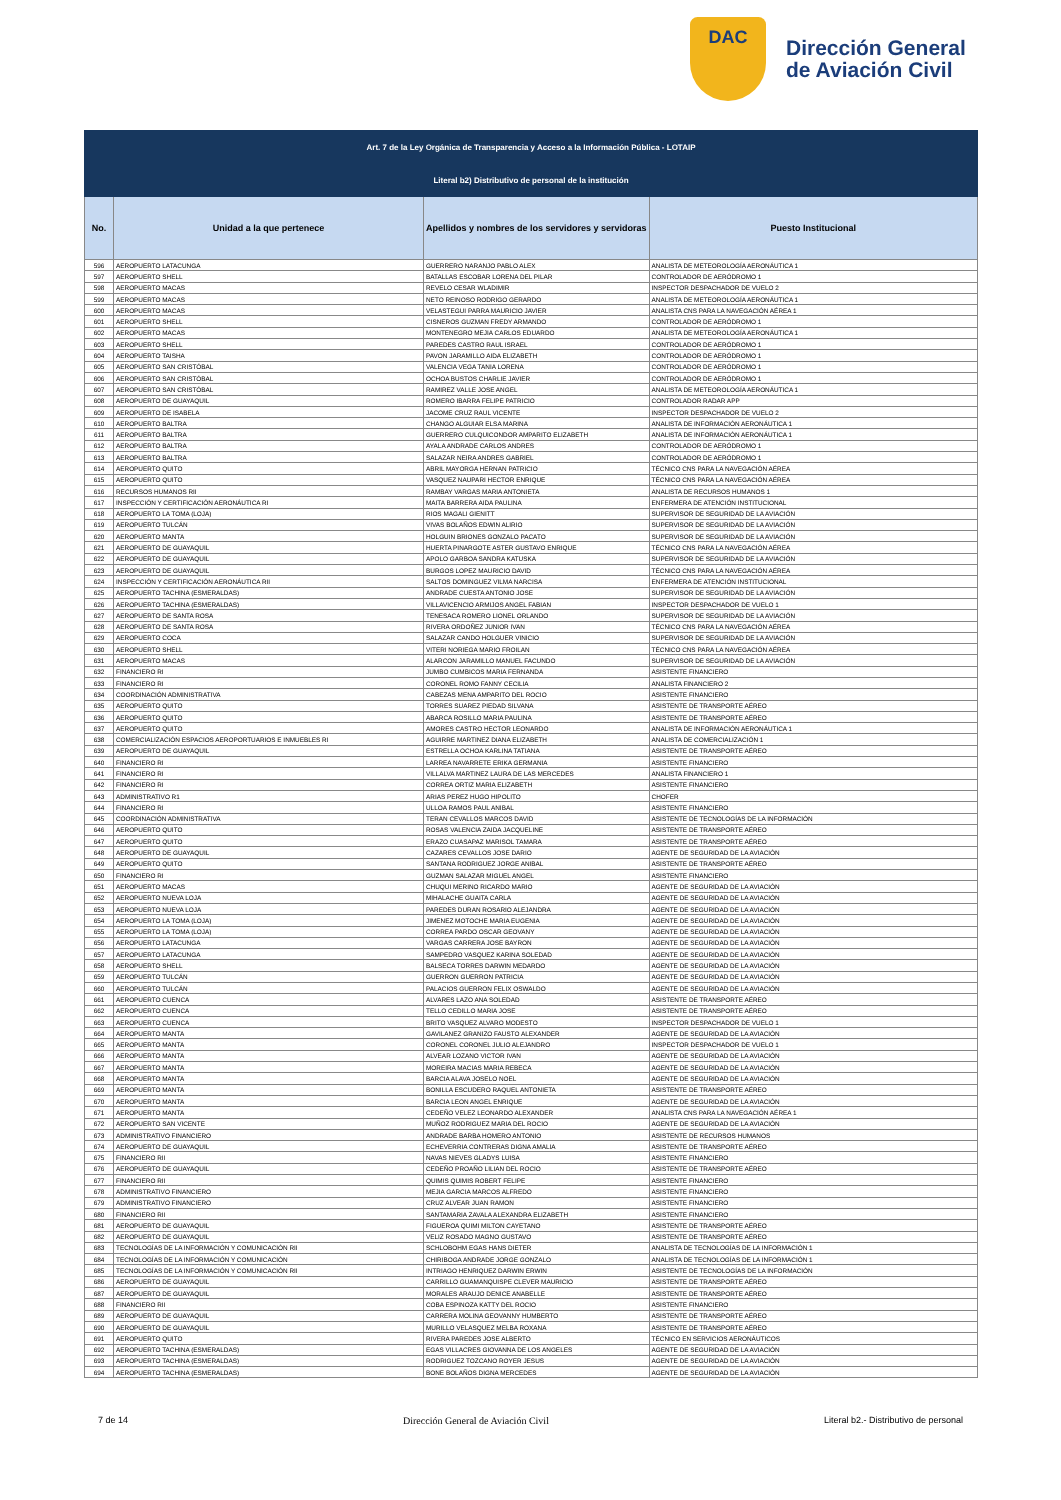DAC
Dirección General
de Aviación Civil
| Art. 7 de la Ley Orgánica de Transparencia y Acceso a la Información Pública - LOTAIP | | | |
| Literal b2) Distributivo de personal de la institución | | | |
| No. | Unidad a la que pertenece | Apellidos y nombres de los servidores y servidoras | Puesto Institucional |
| 596 | AEROPUERTO LATACUNGA | GUERRERO NARANJO PABLO ALEX | ANALISTA DE METEOROLOGÍA AERONÁUTICA 1 |
| 597 | AEROPUERTO SHELL | BATALLAS ESCOBAR LORENA DEL PILAR | CONTROLADOR DE AERÓDROMO 1 |
| 598 | AEROPUERTO MACAS | REVELO CESAR WLADIMIR | INSPECTOR DESPACHADOR DE VUELO 2 |
| 599 | AEROPUERTO MACAS | NETO REINOSO RODRIGO GERARDO | ANALISTA DE METEOROLOGÍA AERONÁUTICA 1 |
| 600 | AEROPUERTO MACAS | VELASTEGUI PARRA MAURICIO JAVIER | ANALISTA CNS PARA LA NAVEGACIÓN AÉREA 1 |
| 601 | AEROPUERTO SHELL | CISNEROS GUZMAN FREDY ARMANDO | CONTROLADOR DE AERÓDROMO 1 |
| 602 | AEROPUERTO MACAS | MONTENEGRO MEJIA CARLOS EDUARDO | ANALISTA DE METEOROLOGÍA AERONÁUTICA 1 |
| 603 | AEROPUERTO SHELL | PAREDES CASTRO RAUL ISRAEL | CONTROLADOR DE AERÓDROMO 1 |
| 604 | AEROPUERTO TAISHA | PAVON JARAMILLO AIDA ELIZABETH | CONTROLADOR DE AERÓDROMO 1 |
| 605 | AEROPUERTO SAN CRISTÓBAL | VALENCIA VEGA TANIA LORENA | CONTROLADOR DE AERÓDROMO 1 |
| 606 | AEROPUERTO SAN CRISTÓBAL | OCHOA BUSTOS CHARLIE JAVIER | CONTROLADOR DE AERÓDROMO 1 |
| 607 | AEROPUERTO SAN CRISTÓBAL | RAMIREZ VALLE JOSE ANGEL | ANALISTA DE METEOROLOGÍA AERONÁUTICA 1 |
| 608 | AEROPUERTO DE GUAYAQUIL | ROMERO IBARRA FELIPE PATRICIO | CONTROLADOR RADAR APP |
| 609 | AEROPUERTO DE ISABELA | JACOME CRUZ RAUL VICENTE | INSPECTOR DESPACHADOR DE VUELO 2 |
| 610 | AEROPUERTO BALTRA | CHANGO ALGUIAR ELSA MARINA | ANALISTA DE INFORMACIÓN AERONÁUTICA 1 |
| 611 | AEROPUERTO BALTRA | GUERRERO CULQUICONDOR AMPARITO ELIZABETH | ANALISTA DE INFORMACIÓN AERONÁUTICA 1 |
| 612 | AEROPUERTO BALTRA | AYALA ANDRADE CARLOS ANDRES | CONTROLADOR DE AERÓDROMO 1 |
| 613 | AEROPUERTO BALTRA | SALAZAR NEIRA ANDRES GABRIEL | CONTROLADOR DE AERÓDROMO 1 |
| 614 | AEROPUERTO QUITO | ABRIL MAYORGA HERNAN PATRICIO | TÉCNICO CNS PARA LA NAVEGACIÓN AÉREA |
| 615 | AEROPUERTO QUITO | VASQUEZ NAUPARI HECTOR ENRIQUE | TÉCNICO CNS PARA LA NAVEGACIÓN AÉREA |
| 616 | RECURSOS HUMANOS RII | RAMBAY VARGAS MARIA ANTONIETA | ANALISTA DE RECURSOS HUMANOS 1 |
| 617 | INSPECCIÓN Y CERTIFICACIÓN AERONÁUTICA RI | MAITA BARRERA AIDA PAULINA | ENFERMERA DE ATENCIÓN INSTITUCIONAL |
| 618 | AEROPUERTO LA TOMA (LOJA) | RIOS MAGALI GIENITT | SUPERVISOR DE SEGURIDAD DE LA AVIACIÓN |
| 619 | AEROPUERTO TULCÁN | VIVAS BOLAÑOS EDWIN ALIRIO | SUPERVISOR DE SEGURIDAD DE LA AVIACIÓN |
| 620 | AEROPUERTO MANTA | HOLGUIN BRIONES GONZALO PACATO | SUPERVISOR DE SEGURIDAD DE LA AVIACIÓN |
| 621 | AEROPUERTO DE GUAYAQUIL | HUERTA PINARGOTE ASTER GUSTAVO ENRIQUE | TÉCNICO CNS PARA LA NAVEGACIÓN AÉREA |
| 622 | AEROPUERTO DE GUAYAQUIL | APOLO GARBOA SANDRA KATUSKA | SUPERVISOR DE SEGURIDAD DE LA AVIACIÓN |
| 623 | AEROPUERTO DE GUAYAQUIL | BURGOS LOPEZ MAURICIO DAVID | TÉCNICO CNS PARA LA NAVEGACIÓN AÉREA |
| 624 | INSPECCIÓN Y CERTIFICACIÓN AERONÁUTICA RII | SALTOS DOMINGUEZ VILMA NARCISA | ENFERMERA DE ATENCIÓN INSTITUCIONAL |
| 625 | AEROPUERTO TACHINA (ESMERALDAS) | ANDRADE CUESTA ANTONIO JOSE | SUPERVISOR DE SEGURIDAD DE LA AVIACIÓN |
| 626 | AEROPUERTO TACHINA (ESMERALDAS) | VILLAVICENCIO ARMIJOS ANGEL FABIAN | INSPECTOR DESPACHADOR DE VUELO 1 |
| 627 | AEROPUERTO DE SANTA ROSA | TENESACA ROMERO LIONEL ORLANDO | SUPERVISOR DE SEGURIDAD DE LA AVIACIÓN |
| 628 | AEROPUERTO DE SANTA ROSA | RIVERA ORDOÑEZ JUNIOR IVAN | TÉCNICO CNS PARA LA NAVEGACIÓN AÉREA |
| 629 | AEROPUERTO COCA | SALAZAR CANDO HOLGUER VINICIO | SUPERVISOR DE SEGURIDAD DE LA AVIACIÓN |
| 630 | AEROPUERTO SHELL | VITERI NORIEGA MARIO FROILAN | TÉCNICO CNS PARA LA NAVEGACIÓN AÉREA |
| 631 | AEROPUERTO MACAS | ALARCON JARAMILLO MANUEL FACUNDO | SUPERVISOR DE SEGURIDAD DE LA AVIACIÓN |
| 632 | FINANCIERO RI | JUMBO CUMBICOS MARIA FERNANDA | ASISTENTE FINANCIERO |
| 633 | FINANCIERO RI | CORONEL ROMO FANNY CECILIA | ANALISTA FINANCIERO 2 |
| 634 | COORDINACIÓN ADMINISTRATIVA | CABEZAS MENA AMPARITO DEL ROCIO | ASISTENTE FINANCIERO |
| 635 | AEROPUERTO QUITO | TORRES SUAREZ PIEDAD SILVANA | ASISTENTE DE TRANSPORTE AÉREO |
| 636 | AEROPUERTO QUITO | ABARCA ROSILLO MARIA PAULINA | ASISTENTE DE TRANSPORTE AÉREO |
| 637 | AEROPUERTO QUITO | AMORES CASTRO HECTOR LEONARDO | ANALISTA DE INFORMACIÓN AERONÁUTICA 1 |
| 638 | COMERCIALIZACIÓN ESPACIOS AEROPORTUARIOS E INMUEBLES RI | AGUIRRE MARTINEZ DIANA ELIZABETH | ANALISTA DE COMERCIALIZACIÓN 1 |
| 639 | AEROPUERTO DE GUAYAQUIL | ESTRELLA OCHOA KARLINA TATIANA | ASISTENTE DE TRANSPORTE AÉREO |
| 640 | FINANCIERO RI | LARREA NAVARRETE ERIKA GERMANIA | ASISTENTE FINANCIERO |
| 641 | FINANCIERO RI | VILLALVA MARTINEZ LAURA DE LAS MERCEDES | ANALISTA FINANCIERO 1 |
| 642 | FINANCIERO RI | CORREA ORTIZ MARIA ELIZABETH | ASISTENTE FINANCIERO |
| 643 | ADMINISTRATIVO R1 | ARIAS PEREZ HUGO HIPOLITO | CHOFER |
| 644 | FINANCIERO RI | ULLOA RAMOS PAUL ANIBAL | ASISTENTE FINANCIERO |
| 645 | COORDINACIÓN ADMINISTRATIVA | TERAN CEVALLOS MARCOS DAVID | ASISTENTE DE TECNOLOGÍAS DE LA INFORMACIÓN |
| 646 | AEROPUERTO QUITO | ROSAS VALENCIA ZAIDA JACQUELINE | ASISTENTE DE TRANSPORTE AÉREO |
| 647 | AEROPUERTO QUITO | ERAZO CUASAPAZ MARISOL TAMARA | ASISTENTE DE TRANSPORTE AÉREO |
| 648 | AEROPUERTO DE GUAYAQUIL | CAZARES CEVALLOS JOSE DARIO | AGENTE DE SEGURIDAD DE LA AVIACIÓN |
| 649 | AEROPUERTO QUITO | SANTANA RODRIGUEZ JORGE ANIBAL | ASISTENTE DE TRANSPORTE AÉREO |
| 650 | FINANCIERO RI | GUZMAN SALAZAR MIGUEL ANGEL | ASISTENTE FINANCIERO |
| 651 | AEROPUERTO MACAS | CHUQUI MERINO RICARDO MARIO | AGENTE DE SEGURIDAD DE LA AVIACIÓN |
| 652 | AEROPUERTO NUEVA LOJA | MIHALACHE GUAITA CARLA | AGENTE DE SEGURIDAD DE LA AVIACIÓN |
| 653 | AEROPUERTO NUEVA LOJA | PAREDES DURAN ROSARIO ALEJANDRA | AGENTE DE SEGURIDAD DE LA AVIACIÓN |
| 654 | AEROPUERTO LA TOMA (LOJA) | JIMENEZ MOTOCHE MARIA EUGENIA | AGENTE DE SEGURIDAD DE LA AVIACIÓN |
| 655 | AEROPUERTO LA TOMA (LOJA) | CORREA PARDO OSCAR GEOVANY | AGENTE DE SEGURIDAD DE LA AVIACIÓN |
| 656 | AEROPUERTO LATACUNGA | VARGAS CARRERA JOSE BAYRON | AGENTE DE SEGURIDAD DE LA AVIACIÓN |
| 657 | AEROPUERTO LATACUNGA | SAMPEDRO VASQUEZ KARINA SOLEDAD | AGENTE DE SEGURIDAD DE LA AVIACIÓN |
| 658 | AEROPUERTO SHELL | BALSECA TORRES DARWIN MEDARDO | AGENTE DE SEGURIDAD DE LA AVIACIÓN |
| 659 | AEROPUERTO TULCÁN | GUERRON GUERRON PATRICIA | AGENTE DE SEGURIDAD DE LA AVIACIÓN |
| 660 | AEROPUERTO TULCÁN | PALACIOS GUERRON FELIX OSWALDO | AGENTE DE SEGURIDAD DE LA AVIACIÓN |
| 661 | AEROPUERTO CUENCA | ALVARES LAZO ANA SOLEDAD | ASISTENTE DE TRANSPORTE AÉREO |
| 662 | AEROPUERTO CUENCA | TELLO CEDILLO MARIA JOSE | ASISTENTE DE TRANSPORTE AÉREO |
| 663 | AEROPUERTO CUENCA | BRITO VASQUEZ ALVARO MODESTO | INSPECTOR DESPACHADOR DE VUELO 1 |
| 664 | AEROPUERTO MANTA | GAVILANEZ GRANIZO FAUSTO ALEXANDER | AGENTE DE SEGURIDAD DE LA AVIACIÓN |
| 665 | AEROPUERTO MANTA | CORONEL CORONEL JULIO ALEJANDRO | INSPECTOR DESPACHADOR DE VUELO 1 |
| 666 | AEROPUERTO MANTA | ALVEAR LOZANO VICTOR IVAN | AGENTE DE SEGURIDAD DE LA AVIACIÓN |
| 667 | AEROPUERTO MANTA | MOREIRA MACIAS MARIA REBECA | AGENTE DE SEGURIDAD DE LA AVIACIÓN |
| 668 | AEROPUERTO MANTA | BARCIA ALAVA JOSELO NOEL | AGENTE DE SEGURIDAD DE LA AVIACIÓN |
| 669 | AEROPUERTO MANTA | BONILLA ESCUDERO RAQUEL ANTONIETA | ASISTENTE DE TRANSPORTE AÉREO |
| 670 | AEROPUERTO MANTA | BARCIA LEON ANGEL ENRIQUE | AGENTE DE SEGURIDAD DE LA AVIACIÓN |
| 671 | AEROPUERTO MANTA | CEDEÑO VELEZ LEONARDO ALEXANDER | ANALISTA CNS PARA LA NAVEGACIÓN AÉREA 1 |
| 672 | AEROPUERTO SAN VICENTE | MUÑOZ RODRIGUEZ MARIA DEL ROCIO | AGENTE DE SEGURIDAD DE LA AVIACIÓN |
| 673 | ADMINISTRATIVO FINANCIERO | ANDRADE BARBA HOMERO ANTONIO | ASISTENTE DE RECURSOS HUMANOS |
| 674 | AEROPUERTO DE GUAYAQUIL | ECHEVERRIA CONTRERAS DIGNA AMALIA | ASISTENTE DE TRANSPORTE AÉREO |
| 675 | FINANCIERO RII | NAVAS NIEVES GLADYS LUISA | ASISTENTE FINANCIERO |
| 676 | AEROPUERTO DE GUAYAQUIL | CEDEÑO PROAÑO LILIAN DEL ROCIO | ASISTENTE DE TRANSPORTE AÉREO |
| 677 | FINANCIERO RII | QUIMIS QUIMIS ROBERT FELIPE | ASISTENTE FINANCIERO |
| 678 | ADMINISTRATIVO FINANCIERO | MEJIA GARCIA MARCOS ALFREDO | ASISTENTE FINANCIERO |
| 679 | ADMINISTRATIVO FINANCIERO | CRUZ ALVEAR JUAN RAMON | ASISTENTE FINANCIERO |
| 680 | FINANCIERO RII | SANTAMARIA ZAVALA ALEXANDRA ELIZABETH | ASISTENTE FINANCIERO |
| 681 | AEROPUERTO DE GUAYAQUIL | FIGUEROA QUIMI MILTON CAYETANO | ASISTENTE DE TRANSPORTE AÉREO |
| 682 | AEROPUERTO DE GUAYAQUIL | VELIZ ROSADO MAGNO GUSTAVO | ASISTENTE DE TRANSPORTE AÉREO |
| 683 | TECNOLOGÍAS DE LA INFORMACIÓN Y COMUNICACIÓN RII | SCHLOBOHM EGAS HANS DIETER | ANALISTA DE TECNOLOGÍAS DE LA INFORMACIÓN 1 |
| 684 | TECNOLOGÍAS DE LA INFORMACIÓN Y COMUNICACIÓN | CHIRIBOGA ANDRADE JORGE GONZALO | ANALISTA DE TECNOLOGÍAS DE LA INFORMACIÓN 1 |
| 685 | TECNOLOGÍAS DE LA INFORMACIÓN Y COMUNICACIÓN RII | INTRIAGO HENRIQUEZ DARWIN ERWIN | ASISTENTE DE TECNOLOGÍAS DE LA INFORMACIÓN |
| 686 | AEROPUERTO DE GUAYAQUIL | CARRILLO GUAMANQUISPE CLEVER MAURICIO | ASISTENTE DE TRANSPORTE AÉREO |
| 687 | AEROPUERTO DE GUAYAQUIL | MORALES ARAUJO DENICE ANABELLE | ASISTENTE DE TRANSPORTE AÉREO |
| 688 | FINANCIERO RII | COBA ESPINOZA KATTY DEL ROCIO | ASISTENTE FINANCIERO |
| 689 | AEROPUERTO DE GUAYAQUIL | CARRERA MOLINA GEOVANNY HUMBERTO | ASISTENTE DE TRANSPORTE AÉREO |
| 690 | AEROPUERTO DE GUAYAQUIL | MURILLO VELASQUEZ MELBA ROXANA | ASISTENTE DE TRANSPORTE AÉREO |
| 691 | AEROPUERTO QUITO | RIVERA PAREDES JOSE ALBERTO | TÉCNICO EN SERVICIOS AERONÁUTICOS |
| 692 | AEROPUERTO TACHINA (ESMERALDAS) | EGAS VILLACRES GIOVANNA DE LOS ANGELES | AGENTE DE SEGURIDAD DE LA AVIACIÓN |
| 693 | AEROPUERTO TACHINA (ESMERALDAS) | RODRIGUEZ TOZCANO ROYER JESUS | AGENTE DE SEGURIDAD DE LA AVIACIÓN |
| 694 | AEROPUERTO TACHINA (ESMERALDAS) | BONE BOLAÑOS DIGNA MERCEDES | AGENTE DE SEGURIDAD DE LA AVIACIÓN |
7 de 14 Dirección General de Aviación Civil Literal b2.- Distributivo de personal